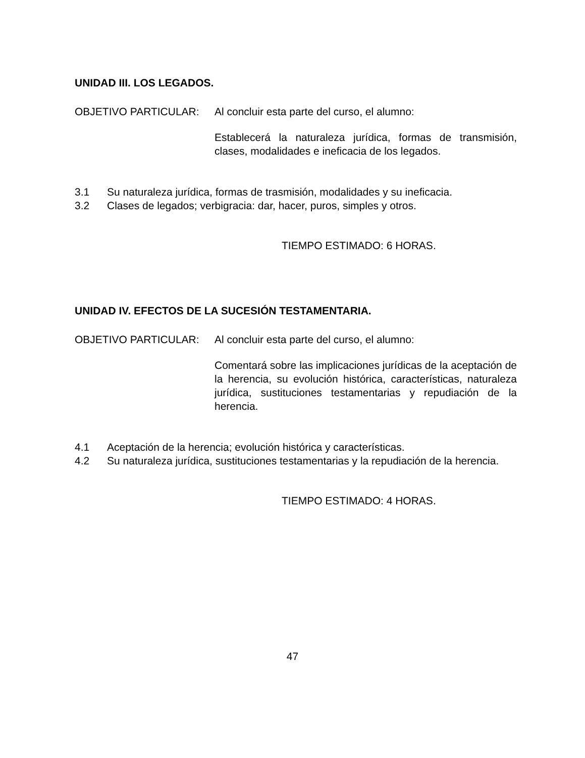UNIDAD III. LOS LEGADOS.
OBJETIVO PARTICULAR: Al concluir esta parte del curso, el alumno:
Establecerá la naturaleza jurídica, formas de transmisión, clases, modalidades e ineficacia de los legados.
3.1 Su naturaleza jurídica, formas de trasmisión, modalidades y su ineficacia.
3.2 Clases de legados; verbigracia: dar, hacer, puros, simples y otros.
TIEMPO ESTIMADO: 6 HORAS.
UNIDAD IV. EFECTOS DE LA SUCESIÓN TESTAMENTARIA.
OBJETIVO PARTICULAR: Al concluir esta parte del curso, el alumno:
Comentará sobre las implicaciones jurídicas de la aceptación de la herencia, su evolución histórica, características, naturaleza jurídica, sustituciones testamentarias y repudiación de la herencia.
4.1 Aceptación de la herencia; evolución histórica y características.
4.2 Su naturaleza jurídica, sustituciones testamentarias y la repudiación de la herencia.
TIEMPO ESTIMADO: 4 HORAS.
47